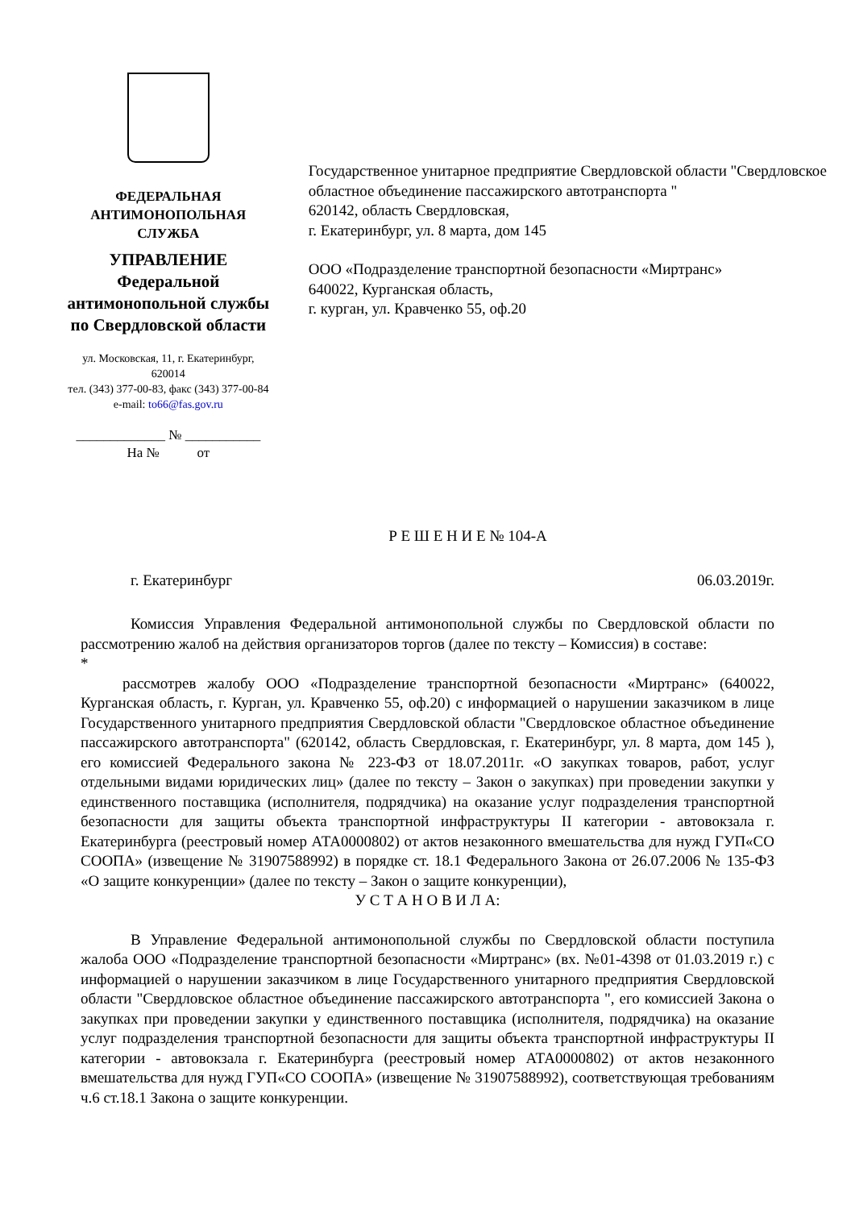ФЕДЕРАЛЬНАЯ
АНТИМОНОПОЛЬНАЯ СЛУЖБА
УПРАВЛЕНИЕ
Федеральной антимонопольной службы
по Свердловской области
ул. Московская, 11, г. Екатеринбург, 620014
тел. (343) 377-00-83, факс (343) 377-00-84
e-mail: to66@fas.gov.ru
_____________ № ___________
На № от
Государственное унитарное предприятие Свердловской области "Свердловское областное объединение пассажирского автотранспорта "
620142, область Свердловская,
г. Екатеринбург, ул. 8 марта, дом 145
ООО «Подразделение транспортной безопасности «Миртранс»
640022, Курганская область,
г. курган, ул. Кравченко 55, оф.20
Р Е Ш Е Н И Е № 104-А
г. Екатеринбург 06.03.2019г.
Комиссия Управления Федеральной антимонопольной службы по Свердловской области по рассмотрению жалоб на действия организаторов торгов (далее по тексту – Комиссия) в составе:
*
рассмотрев жалобу ООО «Подразделение транспортной безопасности «Миртранс» (640022, Курганская область, г. Курган, ул. Кравченко 55, оф.20) с информацией о нарушении заказчиком в лице Государственного унитарного предприятия Свердловской области "Свердловское областное объединение пассажирского автотранспорта" (620142, область Свердловская, г. Екатеринбург, ул. 8 марта, дом 145 ), его комиссией Федерального закона № 223-ФЗ от 18.07.2011г. «О закупках товаров, работ, услуг отдельными видами юридических лиц» (далее по тексту – Закон о закупках) при проведении закупки у единственного поставщика (исполнителя, подрядчика) на оказание услуг подразделения транспортной безопасности для защиты объекта транспортной инфраструктуры II категории - автовокзала г. Екатеринбурга (реестровый номер АТА0000802) от актов незаконного вмешательства для нужд ГУП«СО СООПА» (извещение № 31907588992) в порядке ст. 18.1 Федерального Закона от 26.07.2006 № 135-ФЗ «О защите конкуренции» (далее по тексту – Закон о защите конкуренции),
У С Т А Н О В И Л А:
В Управление Федеральной антимонопольной службы по Свердловской области поступила жалоба ООО «Подразделение транспортной безопасности «Миртранс» (вх. №01-4398 от 01.03.2019 г.) с информацией о нарушении заказчиком в лице Государственного унитарного предприятия Свердловской области "Свердловское областное объединение пассажирского автотранспорта ", его комиссией Закона о закупках при проведении закупки у единственного поставщика (исполнителя, подрядчика) на оказание услуг подразделения транспортной безопасности для защиты объекта транспортной инфраструктуры II категории - автовокзала г. Екатеринбурга (реестровый номер АТА0000802) от актов незаконного вмешательства для нужд ГУП«СО СООПА» (извещение № 31907588992), соответствующая требованиям ч.6 ст.18.1 Закона о защите конкуренции.